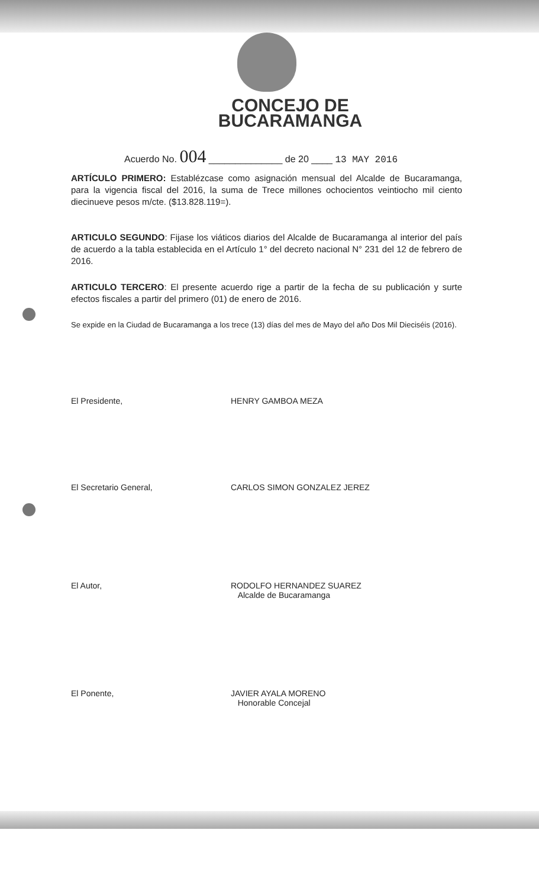CONCEJO DE
BUCARAMANGA
Acuerdo No. 004 ______________ de 20 ____ 13 MAY 2016
ARTÍCULO PRIMERO: Establézcase como asignación mensual del Alcalde de Bucaramanga, para la vigencia fiscal del 2016, la suma de Trece millones ochocientos veintiocho mil ciento diecinueve pesos m/cte. ($13.828.119=).
ARTICULO SEGUNDO: Fijase los viáticos diarios del Alcalde de Bucaramanga al interior del país de acuerdo a la tabla establecida en el Artículo 1° del decreto nacional N° 231 del 12 de febrero de 2016.
ARTICULO TERCERO: El presente acuerdo rige a partir de la fecha de su publicación y surte efectos fiscales a partir del primero (01) de enero de 2016.
Se expide en la Ciudad de Bucaramanga a los trece (13) días del mes de Mayo del año Dos Mil Dieciséis (2016).
El Presidente, HENRY GAMBOA MEZA
El Secretario General, CARLOS SIMON GONZALEZ JEREZ
El Autor, RODOLFO HERNANDEZ SUAREZ
Alcalde de Bucaramanga
El Ponente, JAVIER AYALA MORENO
Honorable Concejal